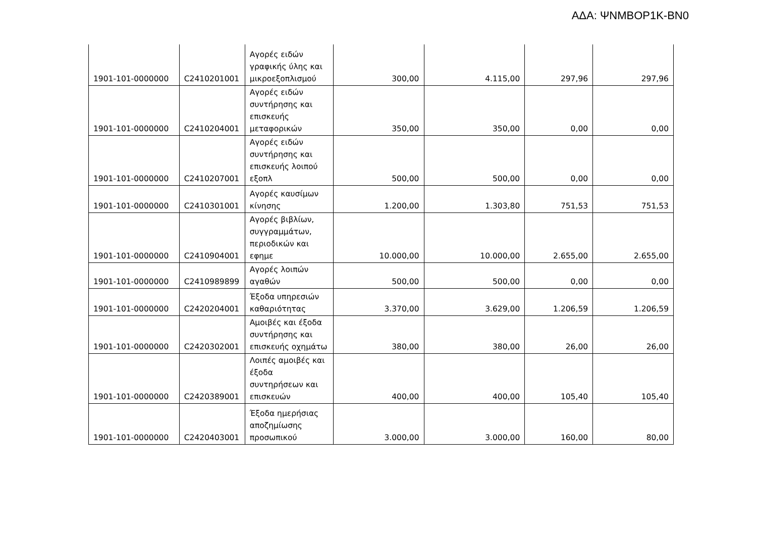ΑΔΑ: ΨΝΜΒΟΡ1Κ-ΒΝ0
| 1901-101-0000000 | C2410201001 | Αγορές ειδών γραφικής ύλης και μικροεξοπλισμού | 300,00 | 4.115,00 | 297,96 | 297,96 |
| 1901-101-0000000 | C2410204001 | Αγορές ειδών συντήρησης και επισκευής μεταφορικών | 350,00 | 350,00 | 0,00 | 0,00 |
| 1901-101-0000000 | C2410207001 | Αγορές ειδών συντήρησης και επισκευής λοιπού εξοπλ | 500,00 | 500,00 | 0,00 | 0,00 |
| 1901-101-0000000 | C2410301001 | Αγορές καυσίμων κίνησης | 1.200,00 | 1.303,80 | 751,53 | 751,53 |
| 1901-101-0000000 | C2410904001 | Αγορές βιβλίων, συγγραμμάτων, περιοδικών και εφημε | 10.000,00 | 10.000,00 | 2.655,00 | 2.655,00 |
| 1901-101-0000000 | C2410989899 | Αγορές λοιπών αγαθών | 500,00 | 500,00 | 0,00 | 0,00 |
| 1901-101-0000000 | C2420204001 | Έξοδα υπηρεσιών καθαριότητας | 3.370,00 | 3.629,00 | 1.206,59 | 1.206,59 |
| 1901-101-0000000 | C2420302001 | Αμοιβές και έξοδα συντήρησης και επισκευής οχημάτω | 380,00 | 380,00 | 26,00 | 26,00 |
| 1901-101-0000000 | C2420389001 | Λοιπές αμοιβές και έξοδα συντηρήσεων και επισκευών | 400,00 | 400,00 | 105,40 | 105,40 |
| 1901-101-0000000 | C2420403001 | Έξοδα ημερήσιας αποζημίωσης προσωπικού | 3.000,00 | 3.000,00 | 160,00 | 80,00 |